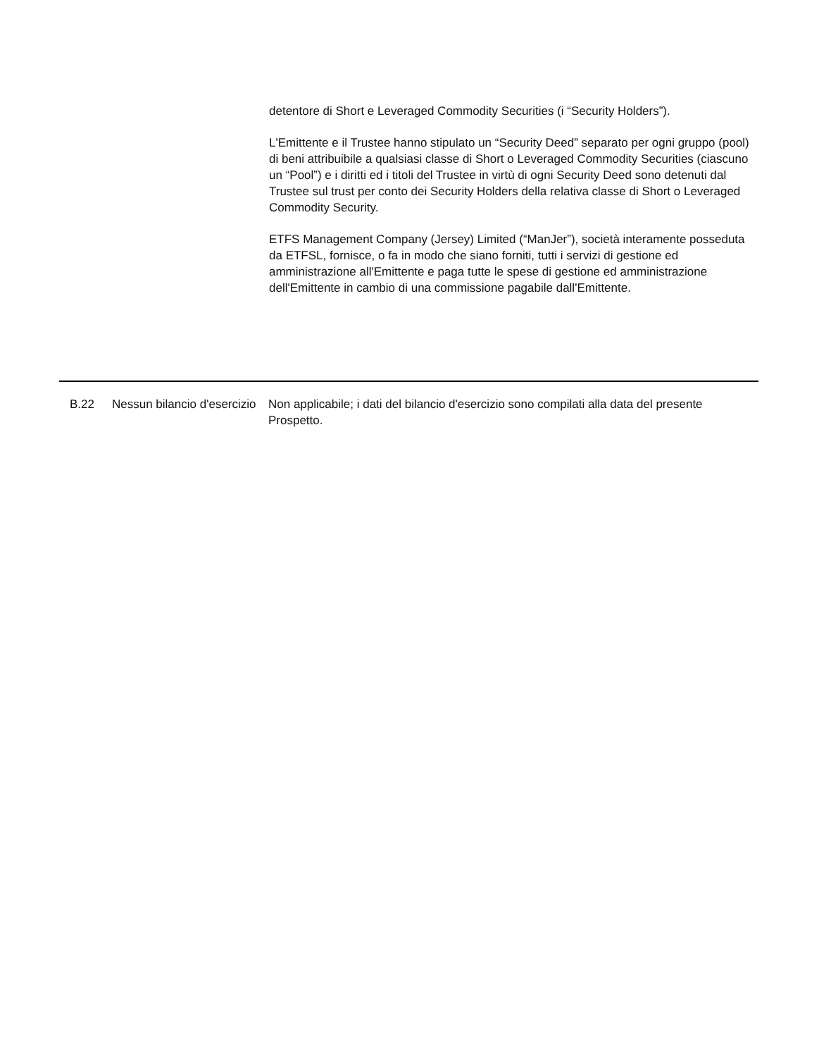detentore di Short e Leveraged Commodity Securities (i “Security Holders”).
L'Emittente e il Trustee hanno stipulato un “Security Deed” separato per ogni gruppo (pool) di beni attribuibile a qualsiasi classe di Short o Leveraged Commodity Securities (ciascuno un “Pool”) e i diritti ed i titoli del Trustee in virtù di ogni Security Deed sono detenuti dal Trustee sul trust per conto dei Security Holders della relativa classe di Short o Leveraged Commodity Security.
ETFS Management Company (Jersey) Limited (“ManJer”), società interamente posseduta da ETFSL, fornisce, o fa in modo che siano forniti, tutti i servizi di gestione ed amministrazione all'Emittente e paga tutte le spese di gestione ed amministrazione dell'Emittente in cambio di una commissione pagabile dall'Emittente.
| | B.22 | Nessun bilancio d'esercizio | Non applicabile; i dati del bilancio d'esercizio sono compilati alla data del presente Prospetto. |